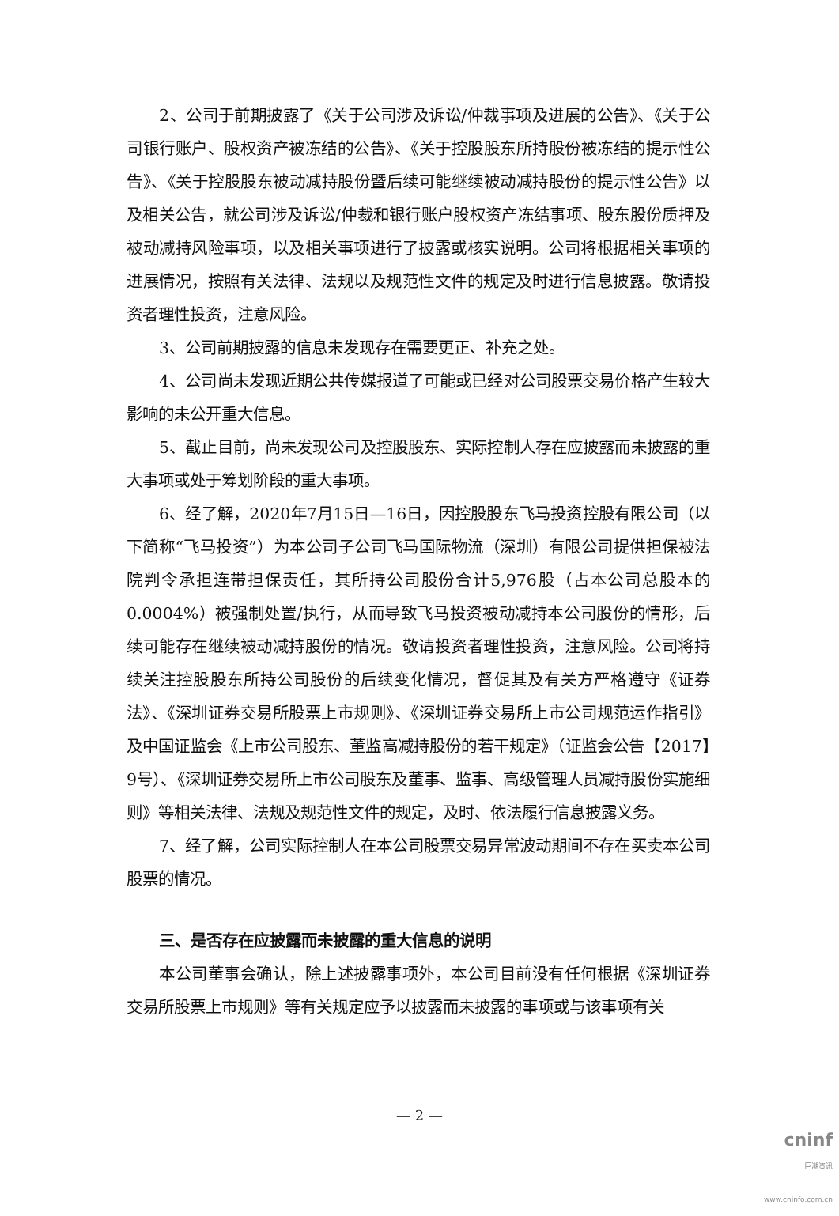2、公司于前期披露了《关于公司涉及诉讼/仲裁事项及进展的公告》、《关于公司银行账户、股权资产被冻结的公告》、《关于控股股东所持股份被冻结的提示性公告》、《关于控股股东被动减持股份暨后续可能继续被动减持股份的提示性公告》以及相关公告，就公司涉及诉讼/仲裁和银行账户股权资产冻结事项、股东股份质押及被动减持风险事项，以及相关事项进行了披露或核实说明。公司将根据相关事项的进展情况，按照有关法律、法规以及规范性文件的规定及时进行信息披露。敬请投资者理性投资，注意风险。
3、公司前期披露的信息未发现存在需要更正、补充之处。
4、公司尚未发现近期公共传媒报道了可能或已经对公司股票交易价格产生较大影响的未公开重大信息。
5、截止目前，尚未发现公司及控股股东、实际控制人存在应披露而未披露的重大事项或处于筹划阶段的重大事项。
6、经了解，2020年7月15日—16日，因控股股东飞马投资控股有限公司（以下简称“飞马投资”）为本公司子公司飞马国际物流（深圳）有限公司提供担保被法院判令承担连带担保责任，其所持公司股份合计5,976股（占本公司总股本的0.0004%）被强制处置/执行，从而导致飞马投资被动减持本公司股份的情形，后续可能存在继续被动减持股份的情况。敬请投资者理性投资，注意风险。公司将持续关注控股股东所持公司股份的后续变化情况，督促其及有关方严格遵守《证券法》、《深圳证券交易所股票上市规则》、《深圳证券交易所上市公司规范运作指引》及中国证监会《上市公司股东、董监高减持股份的若干规定》（证监会公告【2017】9号）、《深圳证券交易所上市公司股东及董事、监事、高级管理人员减持股份实施细则》等相关法律、法规及规范性文件的规定，及时、依法履行信息披露义务。
7、经了解，公司实际控制人在本公司股票交易异常波动期间不存在买卖本公司股票的情况。
三、是否存在应披露而未披露的重大信息的说明
本公司董事会确认，除上述披露事项外，本公司目前没有任何根据《深圳证券交易所股票上市规则》等有关规定应予以披露而未披露的事项或与该事项有关
— 2 —
cninf
巨潮资讯
www.cninfo.com.cn